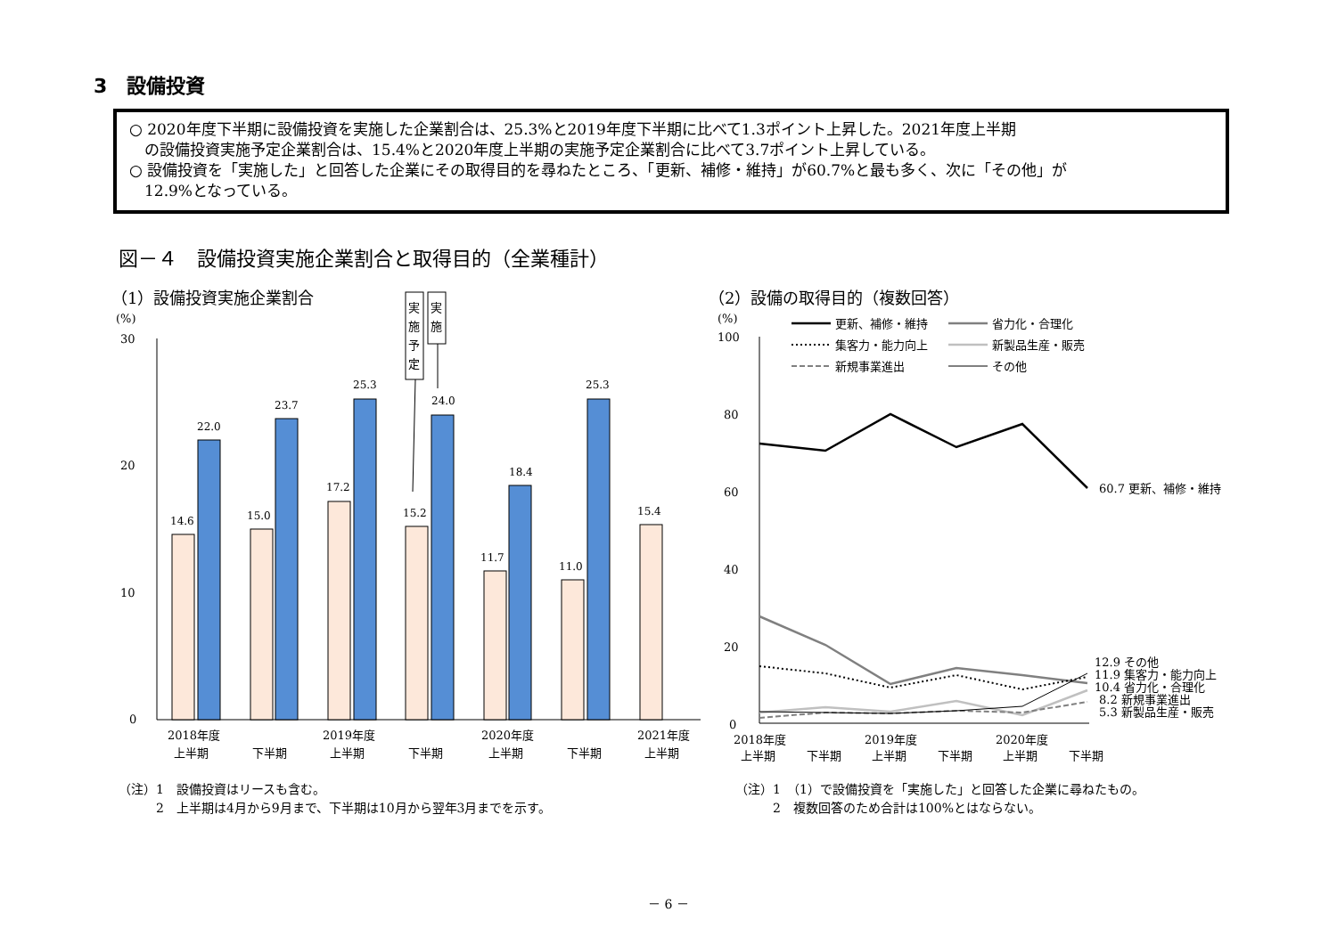3　設備投資
○ 2020年度下半期に設備投資を実施した企業割合は、25.3%と2019年度下半期に比べて1.3ポイント上昇した。2021年度上半期
　の設備投資実施予定企業割合は、15.4%と2020年度上半期の実施予定企業割合に比べて3.7ポイント上昇している。
○ 設備投資を「実施した」と回答した企業にその取得目的を尋ねたところ、「更新、補修・維持」が60.7%と最も多く、次に「その他」が
　12.9%となっている。
図－４　設備投資実施企業割合と取得目的（全業種計）
（1）設備投資実施企業割合 （2）設備の取得目的（複数回答）
(%)
30
20
10
0
14.6
22.0
15.0
23.7
17.2
25.3
15.2
24.0
11.7
18.4
11.0
25.3
15.4
2018年度
上半期
下半期
2019年度
上半期
下半期
2020年度
上半期
下半期
2021年度
上半期
実
施
予
定
実
施
(%)
100
80
60
40
20
0
60.7 更新、補修・維持
12.9 その他
11.9 集客力・能力向上
10.4 省力化・合理化
8.2 新規事業進出
5.3 新製品生産・販売
更新、補修・維持
省力化・合理化
集客力・能力向上
新製品生産・販売
新規事業進出
その他
2018年度
上半期
下半期
2019年度
上半期
下半期
2020年度
上半期
下半期
（注）1　設備投資はリースも含む。
　　　2　上半期は4月から9月まで、下半期は10月から翌年3月までを示す。
（注）1　（1）で設備投資を「実施した」と回答した企業に尋ねたもの。
　　　2　複数回答のため合計は100%とはならない。
－ 6 －